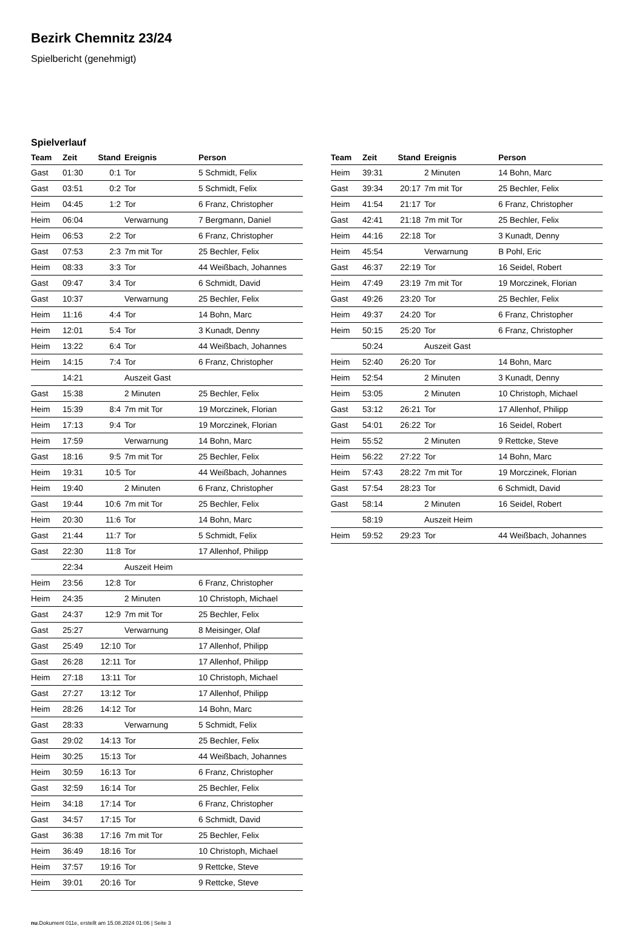Bezirk Chemnitz 23/24
Spielbericht (genehmigt)
Spielverlauf
| Team | Zeit | Stand | Ereignis | Person |
| --- | --- | --- | --- | --- |
| Gast | 01:30 | 0:1 | Tor | 5 Schmidt, Felix |
| Gast | 03:51 | 0:2 | Tor | 5 Schmidt, Felix |
| Heim | 04:45 | 1:2 | Tor | 6 Franz, Christopher |
| Heim | 06:04 | | Verwarnung | 7 Bergmann, Daniel |
| Heim | 06:53 | 2:2 | Tor | 6 Franz, Christopher |
| Gast | 07:53 | 2:3 | 7m mit Tor | 25 Bechler, Felix |
| Heim | 08:33 | 3:3 | Tor | 44 Weißbach, Johannes |
| Gast | 09:47 | 3:4 | Tor | 6 Schmidt, David |
| Gast | 10:37 | | Verwarnung | 25 Bechler, Felix |
| Heim | 11:16 | 4:4 | Tor | 14 Bohn, Marc |
| Heim | 12:01 | 5:4 | Tor | 3 Kunadt, Denny |
| Heim | 13:22 | 6:4 | Tor | 44 Weißbach, Johannes |
| Heim | 14:15 | 7:4 | Tor | 6 Franz, Christopher |
| | 14:21 | | Auszeit Gast | |
| Gast | 15:38 | | 2 Minuten | 25 Bechler, Felix |
| Heim | 15:39 | 8:4 | 7m mit Tor | 19 Morczinek, Florian |
| Heim | 17:13 | 9:4 | Tor | 19 Morczinek, Florian |
| Heim | 17:59 | | Verwarnung | 14 Bohn, Marc |
| Gast | 18:16 | 9:5 | 7m mit Tor | 25 Bechler, Felix |
| Heim | 19:31 | 10:5 | Tor | 44 Weißbach, Johannes |
| Heim | 19:40 | | 2 Minuten | 6 Franz, Christopher |
| Gast | 19:44 | 10:6 | 7m mit Tor | 25 Bechler, Felix |
| Heim | 20:30 | 11:6 | Tor | 14 Bohn, Marc |
| Gast | 21:44 | 11:7 | Tor | 5 Schmidt, Felix |
| Gast | 22:30 | 11:8 | Tor | 17 Allenhof, Philipp |
| | 22:34 | | Auszeit Heim | |
| Heim | 23:56 | 12:8 | Tor | 6 Franz, Christopher |
| Heim | 24:35 | | 2 Minuten | 10 Christoph, Michael |
| Gast | 24:37 | 12:9 | 7m mit Tor | 25 Bechler, Felix |
| Gast | 25:27 | | Verwarnung | 8 Meisinger, Olaf |
| Gast | 25:49 | 12:10 | Tor | 17 Allenhof, Philipp |
| Gast | 26:28 | 12:11 | Tor | 17 Allenhof, Philipp |
| Heim | 27:18 | 13:11 | Tor | 10 Christoph, Michael |
| Gast | 27:27 | 13:12 | Tor | 17 Allenhof, Philipp |
| Heim | 28:26 | 14:12 | Tor | 14 Bohn, Marc |
| Gast | 28:33 | | Verwarnung | 5 Schmidt, Felix |
| Gast | 29:02 | 14:13 | Tor | 25 Bechler, Felix |
| Heim | 30:25 | 15:13 | Tor | 44 Weißbach, Johannes |
| Heim | 30:59 | 16:13 | Tor | 6 Franz, Christopher |
| Gast | 32:59 | 16:14 | Tor | 25 Bechler, Felix |
| Heim | 34:18 | 17:14 | Tor | 6 Franz, Christopher |
| Gast | 34:57 | 17:15 | Tor | 6 Schmidt, David |
| Gast | 36:38 | 17:16 | 7m mit Tor | 25 Bechler, Felix |
| Heim | 36:49 | 18:16 | Tor | 10 Christoph, Michael |
| Heim | 37:57 | 19:16 | Tor | 9 Rettcke, Steve |
| Heim | 39:01 | 20:16 | Tor | 9 Rettcke, Steve |
| Team | Zeit | Stand | Ereignis | Person |
| --- | --- | --- | --- | --- |
| Heim | 39:31 | | 2 Minuten | 14 Bohn, Marc |
| Gast | 39:34 | 20:17 | 7m mit Tor | 25 Bechler, Felix |
| Heim | 41:54 | 21:17 | Tor | 6 Franz, Christopher |
| Gast | 42:41 | 21:18 | 7m mit Tor | 25 Bechler, Felix |
| Heim | 44:16 | 22:18 | Tor | 3 Kunadt, Denny |
| Heim | 45:54 | | Verwarnung | B Pohl, Eric |
| Gast | 46:37 | 22:19 | Tor | 16 Seidel, Robert |
| Heim | 47:49 | 23:19 | 7m mit Tor | 19 Morczinek, Florian |
| Gast | 49:26 | 23:20 | Tor | 25 Bechler, Felix |
| Heim | 49:37 | 24:20 | Tor | 6 Franz, Christopher |
| Heim | 50:15 | 25:20 | Tor | 6 Franz, Christopher |
| | 50:24 | | Auszeit Gast | |
| Heim | 52:40 | 26:20 | Tor | 14 Bohn, Marc |
| Heim | 52:54 | | 2 Minuten | 3 Kunadt, Denny |
| Heim | 53:05 | | 2 Minuten | 10 Christoph, Michael |
| Gast | 53:12 | 26:21 | Tor | 17 Allenhof, Philipp |
| Gast | 54:01 | 26:22 | Tor | 16 Seidel, Robert |
| Heim | 55:52 | | 2 Minuten | 9 Rettcke, Steve |
| Heim | 56:22 | 27:22 | Tor | 14 Bohn, Marc |
| Heim | 57:43 | 28:22 | 7m mit Tor | 19 Morczinek, Florian |
| Gast | 57:54 | 28:23 | Tor | 6 Schmidt, David |
| Gast | 58:14 | | 2 Minuten | 16 Seidel, Robert |
| | 58:19 | | Auszeit Heim | |
| Heim | 59:52 | 29:23 | Tor | 44 Weißbach, Johannes |
nu.Dokument 011e, erstellt am 15.08.2024 01:06 | Seite 3